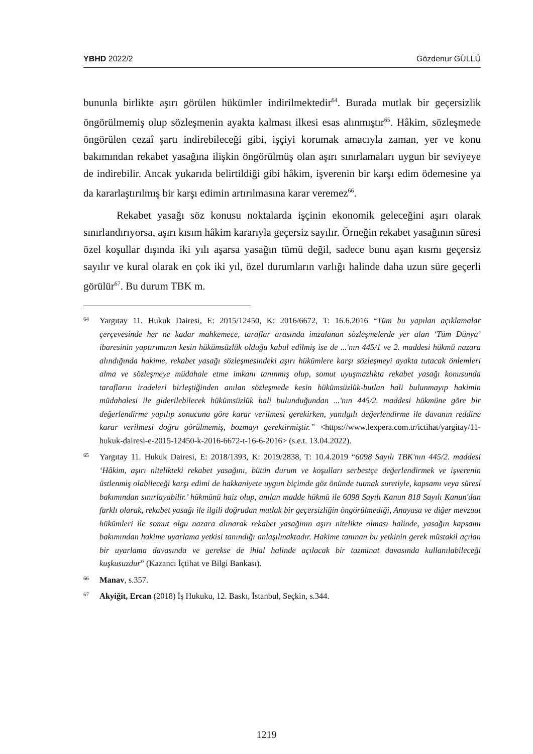YBHD 2022/2 Gözdenur GÜLLÜ
bununla birlikte aşırı görülen hükümler indirilmektedir<sup>64</sup>. Burada mutlak bir geçersizlik öngörülmemiş olup sözleşmenin ayakta kalması ilkesi esas alınmıştır<sup>65</sup>. Hâkim, sözleşmede öngörülen cezaî şartı indirebileceği gibi, işçiyi korumak amacıyla zaman, yer ve konu bakımından rekabet yasağına ilişkin öngörülmüş olan aşırı sınırlamaları uygun bir seviyeye de indirebilir. Ancak yukarıda belirtildiği gibi hâkim, işverenin bir karşı edim ödemesine ya da kararlaştırılmış bir karşı edimin artırılmasına karar veremez<sup>66</sup>.
Rekabet yasağı söz konusu noktalarda işçinin ekonomik geleceğini aşırı olarak sınırlandırıyorsa, aşırı kısım hâkim kararıyla geçersiz sayılır. Örneğin rekabet yasağının süresi özel koşullar dışında iki yılı aşarsa yasağın tümü değil, sadece bunu aşan kısmı geçersiz sayılır ve kural olarak en çok iki yıl, özel durumların varlığı halinde daha uzun süre geçerli görülür<sup>67</sup>. Bu durum TBK m.
64 Yargıtay 11. Hukuk Dairesi, E: 2015/12450, K: 2016/6672, T: 16.6.2016 “Tüm bu yapılan açıklamalar çerçevesinde her ne kadar mahkemece, taraflar arasında imzalanan sözleşmelerde yer alan ‘Tüm Dünya’ ibaresinin yaptırımının kesin hükümsüzlük olduğu kabul edilmiş ise de ...'nın 445/1 ve 2. maddesi hükmü nazara alındığında hakime, rekabet yasağı sözleşmesindeki aşırı hükümlere karşı sözleşmeyi ayakta tutacak önlemleri alma ve sözleşmeye müdahale etme imkanı tanınmış olup, somut uyuşmazlıkta rekabet yasağı konusunda tarafların iradeleri birleştiğinden anılan sözleşmede kesin hükümsüzlük-butlan hali bulunmayıp hakimin müdahalesi ile giderilebilecek hükümsüzlük hali bulunduğundan ...'nın 445/2. maddesi hükmüne göre bir değerlendirme yapılıp sonucuna göre karar verilmesi gerekirken, yanılgılı değerlendirme ile davanın reddine karar verilmesi doğru görülmemiş, bozmayı gerektirmiştir.” <https://www.lexpera.com.tr/ictihat/yargitay/11-hukuk-dairesi-e-2015-12450-k-2016-6672-t-16-6-2016> (s.e.t. 13.04.2022).
65 Yargıtay 11. Hukuk Dairesi, E: 2018/1393, K: 2019/2838, T: 10.4.2019 “6098 Sayılı TBK'nın 445/2. maddesi ‘Hâkim, aşırı nitelikteki rekabet yasağını, bütün durum ve koşulları serbestçe değerlendirmek ve işverenin üstlenmiş olabileceği karşı edimi de hakkaniyete uygun biçimde göz önünde tutmak suretiyle, kapsamı veya süresi bakımından sınırlayabilir.’ hükmünü haiz olup, anılan madde hükmü ile 6098 Sayılı Kanun 818 Sayılı Kanun'dan farklı olarak, rekabet yasağı ile ilgili doğrudan mutlak bir geçersizliğin öngörülmediği, Anayasa ve diğer mevzuat hükümleri ile somut olgu nazara alınarak rekabet yasağının aşırı nitelikte olması halinde, yasağın kapsamı bakımından hakime uyarlama yetkisi tanındığı anlaşılmaktadır. Hakime tanınan bu yetkinin gerek müstakil açılan bir uyarlama davasında ve gerekse de ihlal halinde açılacak bir tazminat davasında kullanılabileceği kuşkusuzdur” (Kazancı İçtihat ve Bilgi Bankası).
66 Manav, s.357.
67 Akyiğit, Ercan (2018) İş Hukuku, 12. Baskı, İstanbul, Seçkin, s.344.
1219